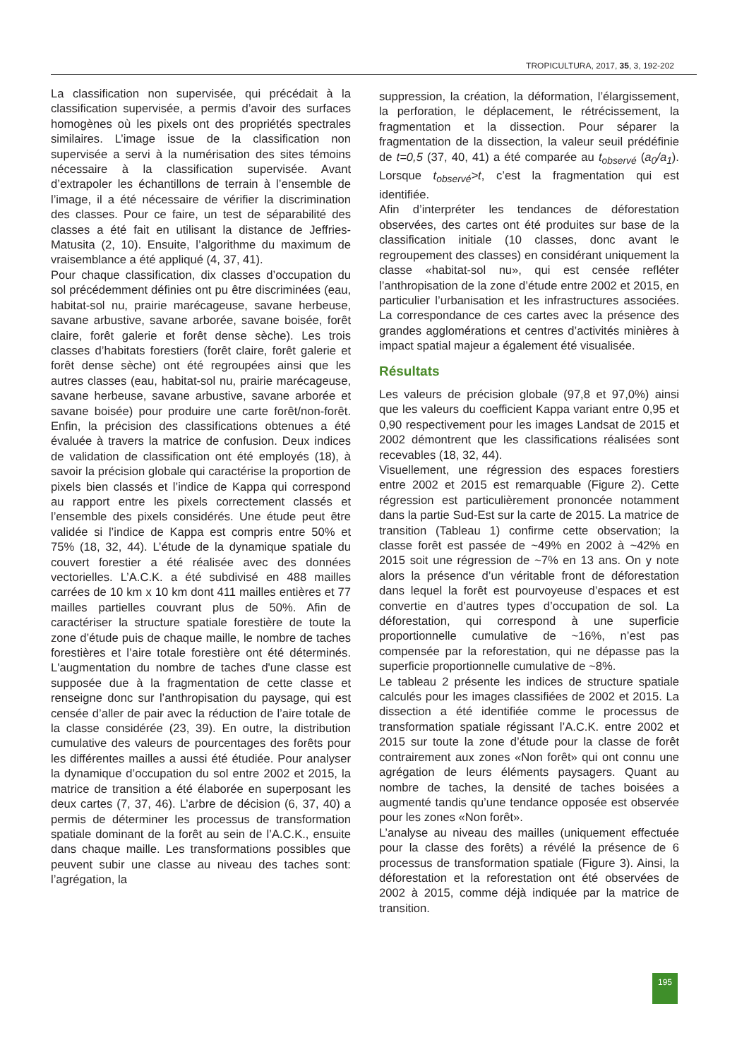TROPICULTURA, 2017, 35, 3, 192-202
La classification non supervisée, qui précédait à la classification supervisée, a permis d’avoir des surfaces homogènes où les pixels ont des propriétés spectrales similaires. L’image issue de la classification non supervisée a servi à la numérisation des sites témoins nécessaire à la classification supervisée. Avant d’extrapoler les échantillons de terrain à l’ensemble de l’image, il a été nécessaire de vérifier la discrimination des classes. Pour ce faire, un test de séparabilité des classes a été fait en utilisant la distance de Jeffries-Matusita (2, 10). Ensuite, l’algorithme du maximum de vraisemblance a été appliqué (4, 37, 41).
Pour chaque classification, dix classes d’occupation du sol précédemment définies ont pu être discriminées (eau, habitat-sol nu, prairie marécageuse, savane herbeuse, savane arbustive, savane arborée, savane boisée, forêt claire, forêt galerie et forêt dense sèche). Les trois classes d’habitats forestiers (forêt claire, forêt galerie et forêt dense sèche) ont été regroupées ainsi que les autres classes (eau, habitat-sol nu, prairie marécageuse, savane herbeuse, savane arbustive, savane arborée et savane boisée) pour produire une carte forêt/non-forêt. Enfin, la précision des classifications obtenues a été évaluée à travers la matrice de confusion. Deux indices de validation de classification ont été employés (18), à savoir la précision globale qui caractérise la proportion de pixels bien classés et l’indice de Kappa qui correspond au rapport entre les pixels correctement classés et l’ensemble des pixels considérés. Une étude peut être validée si l’indice de Kappa est compris entre 50% et 75% (18, 32, 44). L’étude de la dynamique spatiale du couvert forestier a été réalisée avec des données vectorielles. L’A.C.K. a été subdivisé en 488 mailles carrées de 10 km x 10 km dont 411 mailles entières et 77 mailles partielles couvrant plus de 50%. Afin de caractériser la structure spatiale forestière de toute la zone d’étude puis de chaque maille, le nombre de taches forestières et l’aire totale forestière ont été déterminés. L'augmentation du nombre de taches d'une classe est supposée due à la fragmentation de cette classe et renseigne donc sur l’anthropisation du paysage, qui est censée d’aller de pair avec la réduction de l’aire totale de la classe considérée (23, 39). En outre, la distribution cumulative des valeurs de pourcentages des forêts pour les différentes mailles a aussi été étudiée. Pour analyser la dynamique d’occupation du sol entre 2002 et 2015, la matrice de transition a été élaborée en superposant les deux cartes (7, 37, 46). L’arbre de décision (6, 37, 40) a permis de déterminer les processus de transformation spatiale dominant de la forêt au sein de l’A.C.K., ensuite dans chaque maille. Les transformations possibles que peuvent subir une classe au niveau des taches sont: l’agrégation, la
suppression, la création, la déformation, l’élargissement, la perforation, le déplacement, le rétrécissement, la fragmentation et la dissection. Pour séparer la fragmentation de la dissection, la valeur seuil prédéfinie de t=0,5 (37, 40, 41) a été comparée au t<sub>observé</sub> (a<sub>0</sub>/a<sub>1</sub>). Lorsque t<sub>observé</sub>>t, c’est la fragmentation qui est identifiée.
Afin d’interpréter les tendances de déforestation observées, des cartes ont été produites sur base de la classification initiale (10 classes, donc avant le regroupement des classes) en considérant uniquement la classe «habitat-sol nu», qui est censée refléter l’anthropisation de la zone d’étude entre 2002 et 2015, en particulier l’urbanisation et les infrastructures associées. La correspondance de ces cartes avec la présence des grandes agglomérations et centres d’activités minières à impact spatial majeur a également été visualisée.
Résultats
Les valeurs de précision globale (97,8 et 97,0%) ainsi que les valeurs du coefficient Kappa variant entre 0,95 et 0,90 respectivement pour les images Landsat de 2015 et 2002 démontrent que les classifications réalisées sont recevables (18, 32, 44).
Visuellement, une régression des espaces forestiers entre 2002 et 2015 est remarquable (Figure 2). Cette régression est particulièrement prononcée notamment dans la partie Sud-Est sur la carte de 2015. La matrice de transition (Tableau 1) confirme cette observation; la classe forêt est passée de ~49% en 2002 à ~42% en 2015 soit une régression de ~7% en 13 ans. On y note alors la présence d’un véritable front de déforestation dans lequel la forêt est pourvoyeuse d’espaces et est convertie en d’autres types d’occupation de sol. La déforestation, qui correspond à une superficie proportionnelle cumulative de ~16%, n’est pas compensée par la reforestation, qui ne dépasse pas la superficie proportionnelle cumulative de ~8%.
Le tableau 2 présente les indices de structure spatiale calculés pour les images classifiées de 2002 et 2015. La dissection a été identifiée comme le processus de transformation spatiale régissant l’A.C.K. entre 2002 et 2015 sur toute la zone d’étude pour la classe de forêt contrairement aux zones «Non forêt» qui ont connu une agrégation de leurs éléments paysagers. Quant au nombre de taches, la densité de taches boisées a augmenté tandis qu’une tendance opposée est observée pour les zones «Non forêt».
L’analyse au niveau des mailles (uniquement effectuée pour la classe des forêts) a révélé la présence de 6 processus de transformation spatiale (Figure 3). Ainsi, la déforestation et la reforestation ont été observées de 2002 à 2015, comme déjà indiquée par la matrice de transition.
195